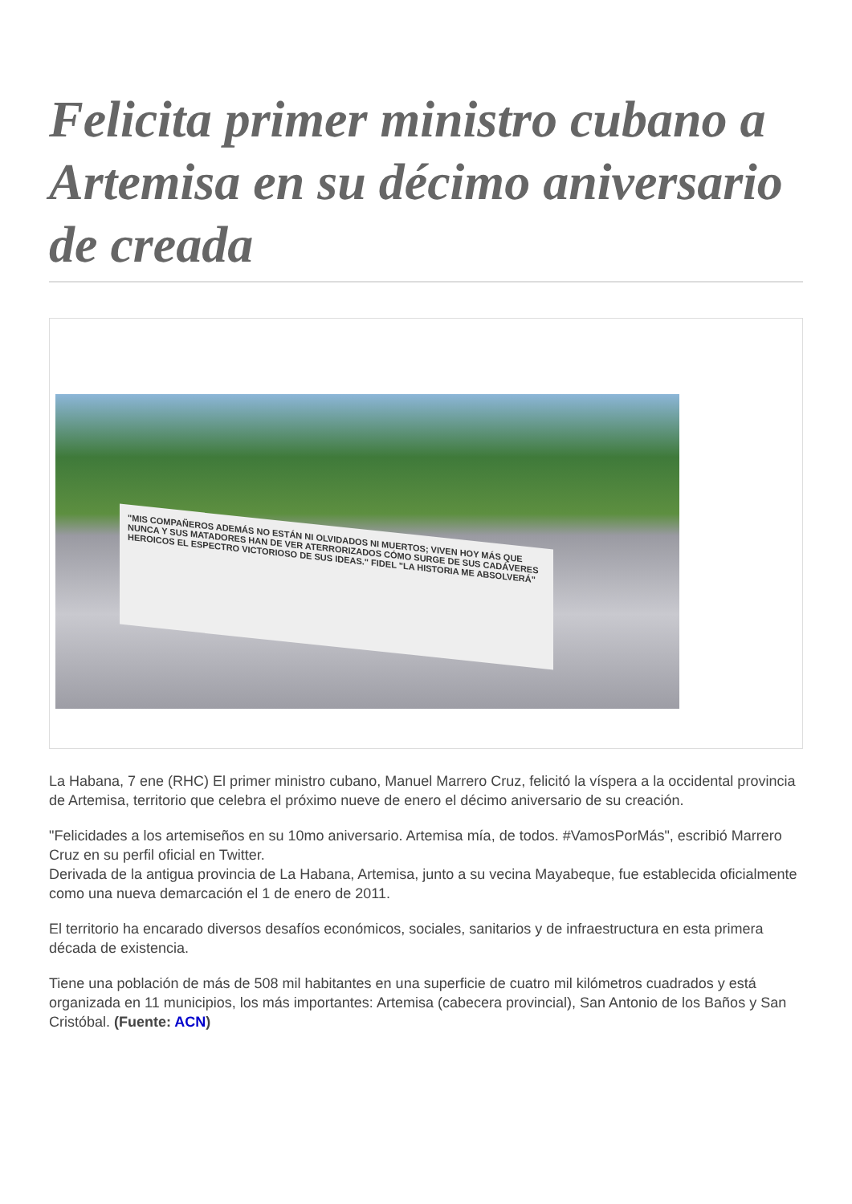Felicita primer ministro cubano a Artemisa en su décimo aniversario de creada
"MIS COMPAÑEROS ADEMÁS NO ESTÁN NI OLVIDADOS NI MUERTOS; VIVEN HOY MÁS QUE NUNCA Y SUS MATADORES HAN DE VER ATERRORIZADOS CÓMO SURGE DE SUS CADÁVERES HEROICOS EL ESPECTRO VICTORIOSO DE SUS IDEAS." FIDEL "LA HISTORIA ME ABSOLVERÁ"
La Habana, 7 ene (RHC) El primer ministro cubano, Manuel Marrero Cruz, felicitó la víspera a la occidental provincia de Artemisa, territorio que celebra el próximo nueve de enero el décimo aniversario de su creación.
"Felicidades a los artemiseños en su 10mo aniversario. Artemisa mía, de todos. #VamosPorMás", escribió Marrero Cruz en su perfil oficial en Twitter.
Derivada de la antigua provincia de La Habana, Artemisa, junto a su vecina Mayabeque, fue establecida oficialmente como una nueva demarcación el 1 de enero de 2011.
El territorio ha encarado diversos desafíos económicos, sociales, sanitarios y de infraestructura en esta primera década de existencia.
Tiene una población de más de 508 mil habitantes en una superficie de cuatro mil kilómetros cuadrados y está organizada en 11 municipios, los más importantes: Artemisa (cabecera provincial), San Antonio de los Baños y San Cristóbal. (Fuente: ACN)